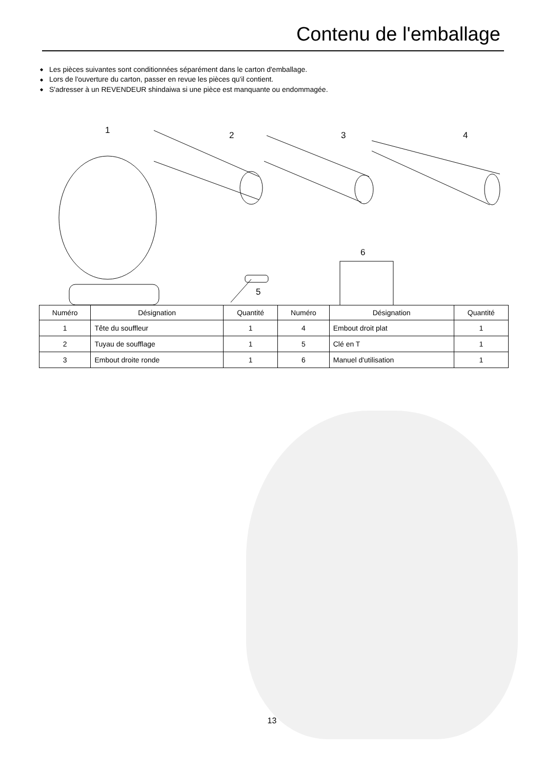Contenu de l'emballage
◆ Les pièces suivantes sont conditionnées séparément dans le carton d'emballage.
◆ Lors de l'ouverture du carton, passer en revue les pièces qu'il contient.
◆ S'adresser à un REVENDEUR shindaiwa si une pièce est manquante ou endommagée.
1 2 3 4
5
6
| Numéro | Désignation | Quantité | Numéro | Désignation | Quantité |
| --- | --- | --- | --- | --- | --- |
| 1 | Tête du souffleur | 1 | 4 | Embout droit plat | 1 |
| 2 | Tuyau de soufflage | 1 | 5 | Clé en T | 1 |
| 3 | Embout droite ronde | 1 | 6 | Manuel d'utilisation | 1 |
13